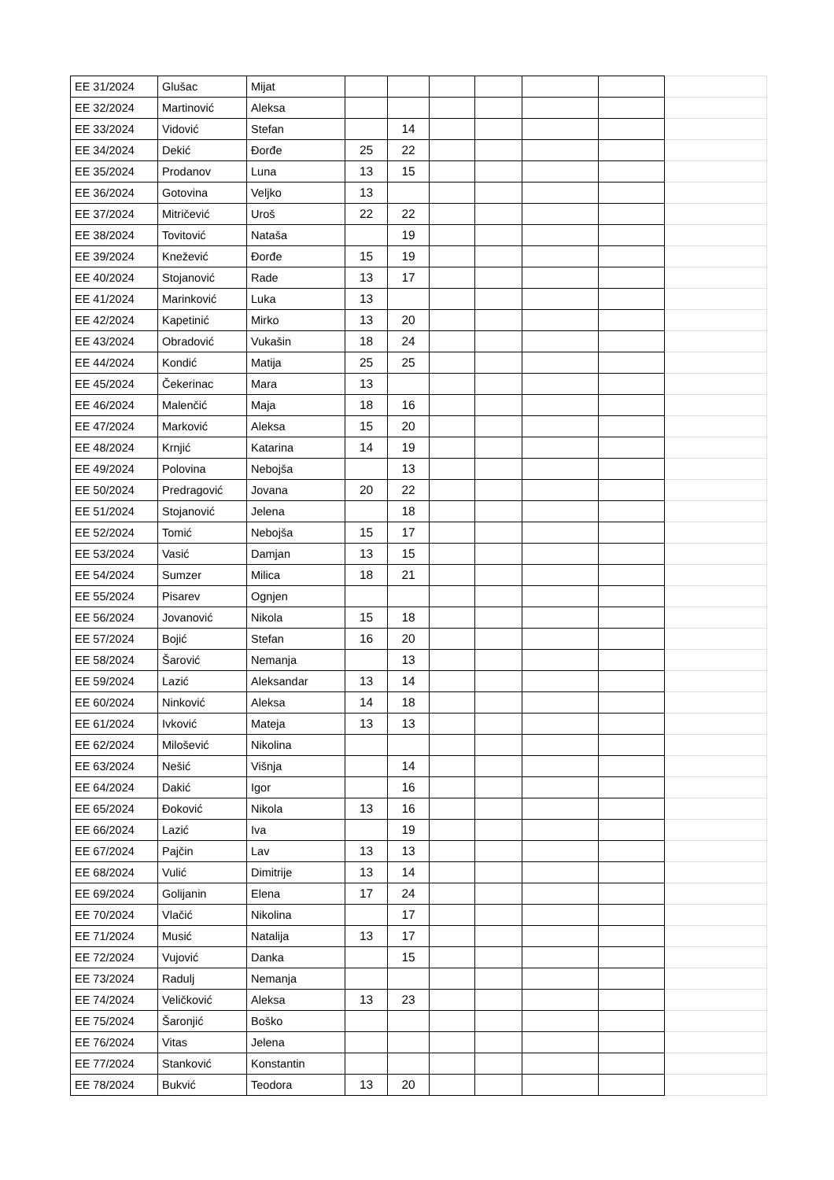| EE 31/2024 | Glušac | Mijat | | | | | | | |
| EE 32/2024 | Martinović | Aleksa | | | | | | | |
| EE 33/2024 | Vidović | Stefan | | 14 | | | | | |
| EE 34/2024 | Dekić | Đorđe | 25 | 22 | | | | | |
| EE 35/2024 | Prodanov | Luna | 13 | 15 | | | | | |
| EE 36/2024 | Gotovina | Veljko | 13 | | | | | | |
| EE 37/2024 | Mitričević | Uroš | 22 | 22 | | | | | |
| EE 38/2024 | Tovitović | Nataša | | 19 | | | | | |
| EE 39/2024 | Knežević | Đorđe | 15 | 19 | | | | | |
| EE 40/2024 | Stojanović | Rade | 13 | 17 | | | | | |
| EE 41/2024 | Marinković | Luka | 13 | | | | | | |
| EE 42/2024 | Kapetinić | Mirko | 13 | 20 | | | | | |
| EE 43/2024 | Obradović | Vukašin | 18 | 24 | | | | | |
| EE 44/2024 | Kondić | Matija | 25 | 25 | | | | | |
| EE 45/2024 | Čekerinac | Mara | 13 | | | | | | |
| EE 46/2024 | Malenčić | Maja | 18 | 16 | | | | | |
| EE 47/2024 | Marković | Aleksa | 15 | 20 | | | | | |
| EE 48/2024 | Krnjić | Katarina | 14 | 19 | | | | | |
| EE 49/2024 | Polovina | Nebojša | | 13 | | | | | |
| EE 50/2024 | Predragović | Jovana | 20 | 22 | | | | | |
| EE 51/2024 | Stojanović | Jelena | | 18 | | | | | |
| EE 52/2024 | Tomić | Nebojša | 15 | 17 | | | | | |
| EE 53/2024 | Vasić | Damjan | 13 | 15 | | | | | |
| EE 54/2024 | Sumzer | Milica | 18 | 21 | | | | | |
| EE 55/2024 | Pisarev | Ognjen | | | | | | | |
| EE 56/2024 | Jovanović | Nikola | 15 | 18 | | | | | |
| EE 57/2024 | Bojić | Stefan | 16 | 20 | | | | | |
| EE 58/2024 | Šarović | Nemanja | | 13 | | | | | |
| EE 59/2024 | Lazić | Aleksandar | 13 | 14 | | | | | |
| EE 60/2024 | Ninković | Aleksa | 14 | 18 | | | | | |
| EE 61/2024 | Ivković | Mateja | 13 | 13 | | | | | |
| EE 62/2024 | Milošević | Nikolina | | | | | | | |
| EE 63/2024 | Nešić | Višnja | | 14 | | | | | |
| EE 64/2024 | Dakić | Igor | | 16 | | | | | |
| EE 65/2024 | Đoković | Nikola | 13 | 16 | | | | | |
| EE 66/2024 | Lazić | Iva | | 19 | | | | | |
| EE 67/2024 | Pajčin | Lav | 13 | 13 | | | | | |
| EE 68/2024 | Vulić | Dimitrije | 13 | 14 | | | | | |
| EE 69/2024 | Golijanin | Elena | 17 | 24 | | | | | |
| EE 70/2024 | Vlačić | Nikolina | | 17 | | | | | |
| EE 71/2024 | Musić | Natalija | 13 | 17 | | | | | |
| EE 72/2024 | Vujović | Danka | | 15 | | | | | |
| EE 73/2024 | Radulj | Nemanja | | | | | | | |
| EE 74/2024 | Veličković | Aleksa | 13 | 23 | | | | | |
| EE 75/2024 | Šaronjić | Boško | | | | | | | |
| EE 76/2024 | Vitas | Jelena | | | | | | | |
| EE 77/2024 | Stanković | Konstantin | | | | | | | |
| EE 78/2024 | Bukvić | Teodora | 13 | 20 | | | | | |